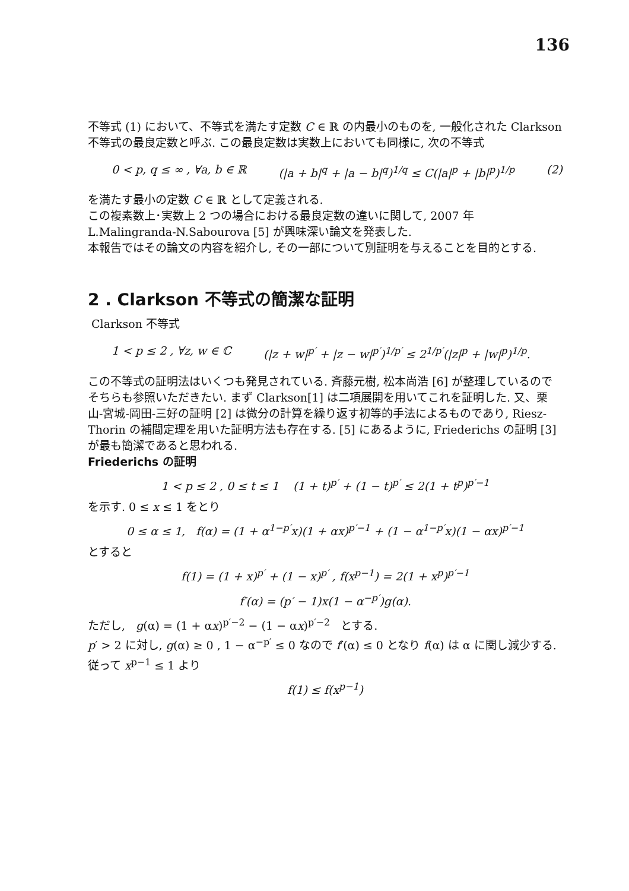136
不等式 (1) において、不等式を満たす定数 C ∈ ℝ の内最小のものを, 一般化された Clarkson 不等式の最良定数と呼ぶ. この最良定数は実数上においても同様に, 次の不等式
0 < p, q ≤ ∞ , ∀a, b ∈ ℝ (|a + b|<sup>q</sup> + |a − b|<sup>q</sup>)<sup>1/q</sup> ≤ C(|a|<sup>p</sup> + |b|<sup>p</sup>)<sup>1/p</sup> (2)
を満たす最小の定数 C ∈ ℝ として定義される.
この複素数上･実数上 2 つの場合における最良定数の違いに関して, 2007 年 L.Malingranda-N.Sabourova [5] が興味深い論文を発表した.
本報告ではその論文の内容を紹介し, その一部について別証明を与えることを目的とする.
2 . Clarkson 不等式の簡潔な証明
Clarkson 不等式
1 < p ≤ 2 , ∀z, w ∈ ℂ (|z + w|<sup>p′</sup> + |z − w|<sup>p′</sup>)<sup>1/p′</sup> ≤ 2<sup>1/p′</sup>(|z|<sup>p</sup> + |w|<sup>p</sup>)<sup>1/p</sup>.
この不等式の証明法はいくつも発見されている. 斉藤元樹, 松本尚浩 [6] が整理しているのでそちらも参照いただきたい. まず Clarkson[1] は二項展開を用いてこれを証明した. 又、栗山-宮城-岡田-三好の証明 [2] は微分の計算を繰り返す初等的手法によるものであり, Riesz-Thorin の補間定理を用いた証明方法も存在する. [5] にあるように, Friederichs の証明 [3] が最も簡潔であると思われる.
Friederichs の証明
1 < p ≤ 2 , 0 ≤ t ≤ 1 (1 + t)<sup>p′</sup> + (1 − t)<sup>p′</sup> ≤ 2(1 + t<sup>p</sup>)<sup>p′−1</sup>
を示す. 0 ≤ x ≤ 1 をとり
0 ≤ α ≤ 1, f(α) = (1 + α<sup>1−p′</sup>x)(1 + αx)<sup>p′−1</sup> + (1 − α<sup>1−p′</sup>x)(1 − αx)<sup>p′−1</sup>
とすると
f(1) = (1 + x)<sup>p′</sup> + (1 − x)<sup>p′</sup> , f(x<sup>p−1</sup>) = 2(1 + x<sup>p</sup>)<sup>p′−1</sup>
f′(α) = (p′ − 1)x(1 − α<sup>−p′</sup>)g(α).
ただし, g(α) = (1 + αx)<sup>p′−2</sup> − (1 − αx)<sup>p′−2</sup> とする.
p′ > 2 に対し, g(α) ≥ 0 , 1 − α<sup>−p′</sup> ≤ 0 なので f′(α) ≤ 0 となり f(α) は α に関し減少する. 従って x<sup>p−1</sup> ≤ 1 より
f(1) ≤ f(x<sup>p−1</sup>)